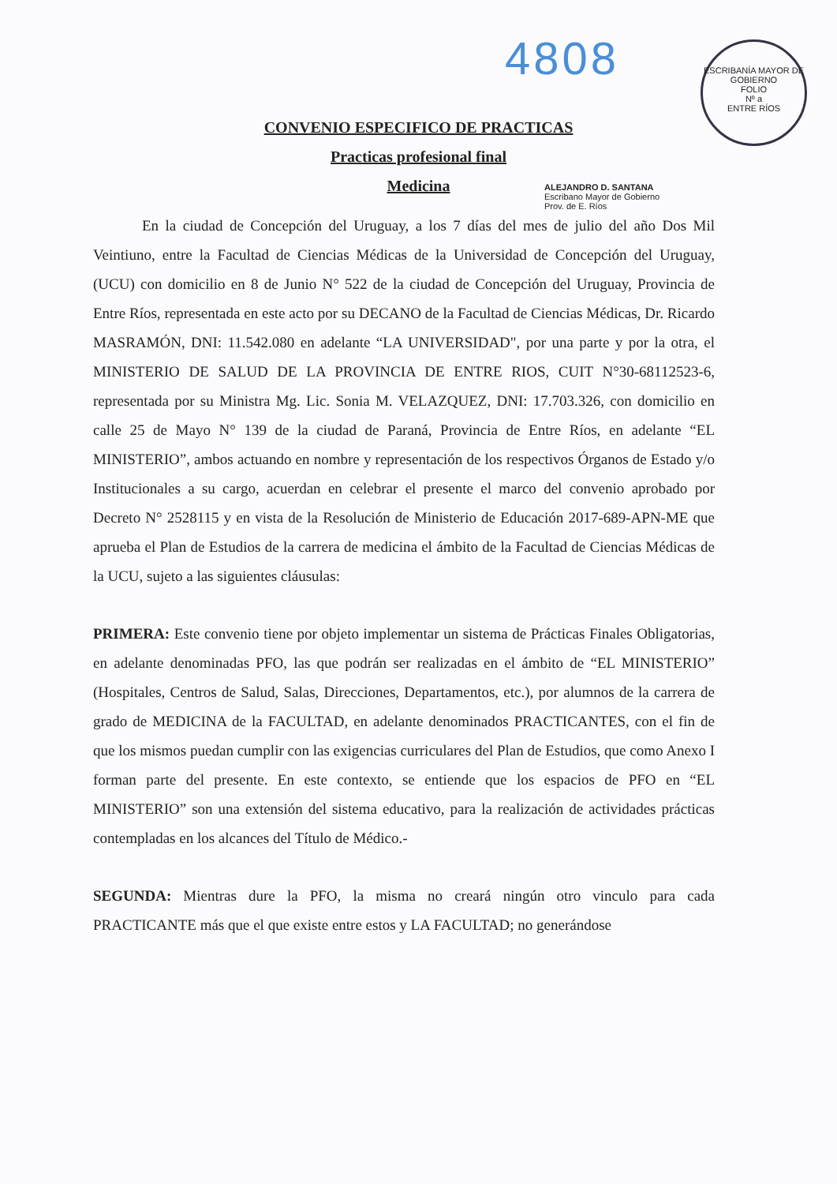4808
ESCRIBANÍA MAYOR DE GOBIERNO
FOLIO
Nº a
ENTRE RÍOS
CONVENIO ESPECIFICO DE PRACTICAS
Practicas profesional final
Medicina
ALEJANDRO D. SANTANA
Escribano Mayor de Gobierno
Prov. de E. Ríos
En la ciudad de Concepción del Uruguay, a los 7 días del mes de julio del año Dos Mil Veintiuno, entre la Facultad de Ciencias Médicas de la Universidad de Concepción del Uruguay, (UCU) con domicilio en 8 de Junio N° 522 de la ciudad de Concepción del Uruguay, Provincia de Entre Ríos, representada en este acto por su DECANO de la Facultad de Ciencias Médicas, Dr. Ricardo MASRAMÓN, DNI: 11.542.080 en adelante “LA UNIVERSIDAD", por una parte y por la otra, el MINISTERIO DE SALUD DE LA PROVINCIA DE ENTRE RIOS, CUIT N°30-68112523-6, representada por su Ministra Mg. Lic. Sonia M. VELAZQUEZ, DNI: 17.703.326, con domicilio en calle 25 de Mayo N° 139 de la ciudad de Paraná, Provincia de Entre Ríos, en adelante “EL MINISTERIO”, ambos actuando en nombre y representación de los respectivos Órganos de Estado y/o Institucionales a su cargo, acuerdan en celebrar el presente el marco del convenio aprobado por Decreto N° 2528115 y en vista de la Resolución de Ministerio de Educación 2017-689-APN-ME que aprueba el Plan de Estudios de la carrera de medicina el ámbito de la Facultad de Ciencias Médicas de la UCU, sujeto a las siguientes cláusulas:
PRIMERA: Este convenio tiene por objeto implementar un sistema de Prácticas Finales Obligatorias, en adelante denominadas PFO, las que podrán ser realizadas en el ámbito de “EL MINISTERIO” (Hospitales, Centros de Salud, Salas, Direcciones, Departamentos, etc.), por alumnos de la carrera de grado de MEDICINA de la FACULTAD, en adelante denominados PRACTICANTES, con el fin de que los mismos puedan cumplir con las exigencias curriculares del Plan de Estudios, que como Anexo I forman parte del presente. En este contexto, se entiende que los espacios de PFO en “EL MINISTERIO” son una extensión del sistema educativo, para la realización de actividades prácticas contempladas en los alcances del Título de Médico.-
SEGUNDA: Mientras dure la PFO, la misma no creará ningún otro vinculo para cada PRACTICANTE más que el que existe entre estos y LA FACULTAD; no generándose